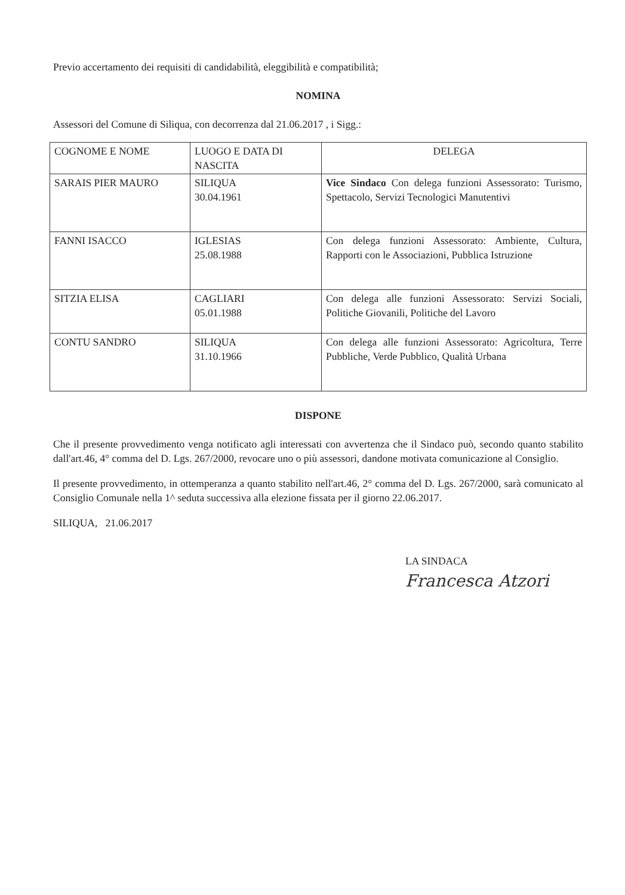Previo accertamento dei requisiti di candidabilità, eleggibilità e compatibilità;
NOMINA
Assessori del Comune di Siliqua, con decorrenza dal 21.06.2017 , i Sigg.:
| COGNOME E NOME | LUOGO E DATA DI NASCITA | DELEGA |
| SARAIS PIER MAURO | SILIQUA 30.04.1961 | Vice Sindaco Con delega funzioni Assessorato: Turismo, Spettacolo, Servizi Tecnologici Manutentivi |
| FANNI ISACCO | IGLESIAS 25.08.1988 | Con delega funzioni Assessorato: Ambiente, Cultura, Rapporti con le Associazioni, Pubblica Istruzione |
| SITZIA ELISA | CAGLIARI 05.01.1988 | Con delega alle funzioni Assessorato: Servizi Sociali, Politiche Giovanili, Politiche del Lavoro |
| CONTU SANDRO | SILIQUA 31.10.1966 | Con delega alle funzioni Assessorato: Agricoltura, Terre Pubbliche, Verde Pubblico, Qualità Urbana |
DISPONE
Che il presente provvedimento venga notificato agli interessati con avvertenza che il Sindaco può, secondo quanto stabilito dall'art.46, 4° comma del D. Lgs. 267/2000, revocare uno o più assessori, dandone motivata comunicazione al Consiglio.
Il presente provvedimento, in ottemperanza a quanto stabilito nell'art.46, 2° comma del D. Lgs. 267/2000, sarà comunicato al Consiglio Comunale nella 1^ seduta successiva alla elezione fissata per il giorno 22.06.2017.
SILIQUA, 21.06.2017
LA SINDACA
Francesca Atzori